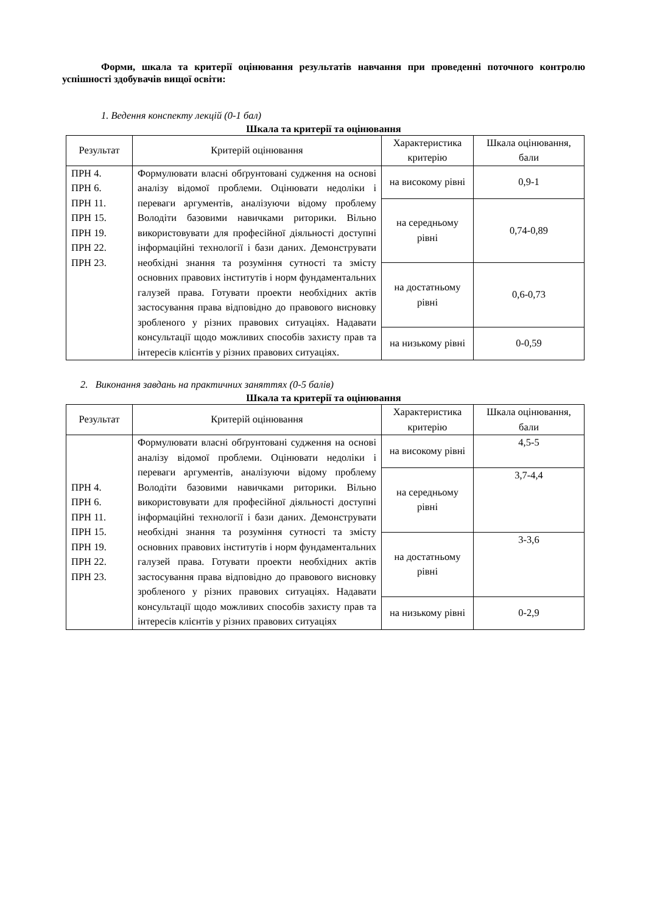Форми, шкала та критерії оцінювання результатів навчання при проведенні поточного контролю успішності здобувачів вищої освіти:
1. Ведення конспекту лекцій (0-1 бал)
Шкала та критерії та оцінювання
| Результат | Критерій оцінювання | Характеристика критерію | Шкала оцінювання, бали |
| --- | --- | --- | --- |
| ПРН 4. ПРН 6. ПРН 11. ПРН 15. ПРН 19. ПРН 22. ПРН 23. | Формулювати власні обґрунтовані судження на основі аналізу відомої проблеми. Оцінювати недоліки і переваги аргументів, аналізуючи відому проблему Володіти базовими навичками риторики. Вільно використовувати для професійної діяльності доступні інформаційні технології і бази даних. Демонструвати необхідні знання та розуміння сутності та змісту основних правових інститутів і норм фундаментальних галузей права. Готувати проекти необхідних актів застосування права відповідно до правового висновку зробленого у різних правових ситуаціях. Надавати консультації щодо можливих способів захисту прав та інтересів клієнтів у різних правових ситуаціях. | на високому рівні | 0,9-1 |
| | | на середньому рівні | 0,74-0,89 |
| | | на достатньому рівні | 0,6-0,73 |
| | | на низькому рівні | 0-0,59 |
2. Виконання завдань на практичних заняттях (0-5 балів)
Шкала та критерії та оцінювання
| Результат | Критерій оцінювання | Характеристика критерію | Шкала оцінювання, бали |
| --- | --- | --- | --- |
| ПРН 4. ПРН 6. ПРН 11. ПРН 15. ПРН 19. ПРН 22. ПРН 23. | Формулювати власні обґрунтовані судження на основі аналізу відомої проблеми. Оцінювати недоліки і переваги аргументів, аналізуючи відому проблему Володіти базовими навичками риторики. Вільно використовувати для професійної діяльності доступні інформаційні технології і бази даних. Демонструвати необхідні знання та розуміння сутності та змісту основних правових інститутів і норм фундаментальних галузей права. Готувати проекти необхідних актів застосування права відповідно до правового висновку зробленого у різних правових ситуаціях. Надавати консультації щодо можливих способів захисту прав та інтересів клієнтів у різних правових ситуаціях | на високому рівні | 4,5-5 |
| | | на середньому рівні | 3,7-4,4 |
| | | на достатньому рівні | 3-3,6 |
| | | на низькому рівні | 0-2,9 |